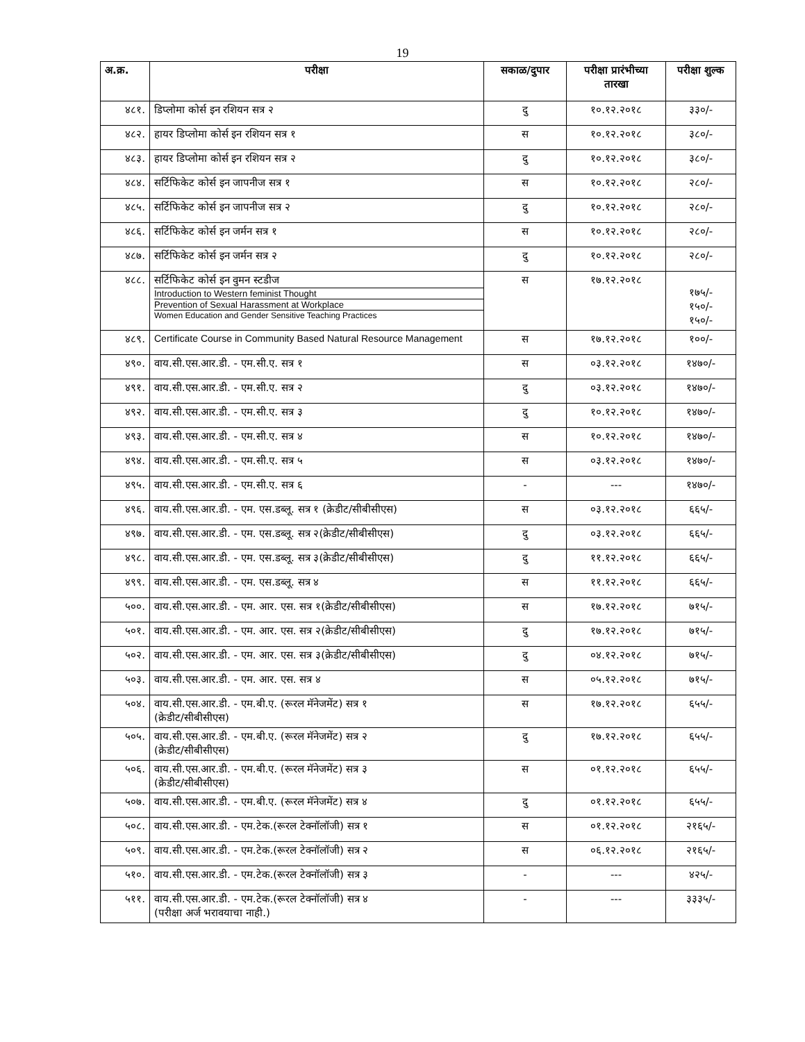19
| अ.क्र. | परीक्षा | सकाळ/दुपार | परीक्षा प्रारंभीच्या तारखा | परीक्षा शुल्क |
| --- | --- | --- | --- | --- |
| ४८१. | डिप्लोमा कोर्स इन रशियन सत्र २ | दु | १०.१२.२०१८ | ३३०/- |
| ४८२. | हायर डिप्लोमा कोर्स इन रशियन सत्र १ | स | १०.१२.२०१८ | ३८०/- |
| ४८३. | हायर डिप्लोमा कोर्स इन रशियन सत्र २ | दु | १०.१२.२०१८ | ३८०/- |
| ४८४. | सर्टिफिकेट कोर्स इन जापनीज सत्र १ | स | १०.१२.२०१८ | २८०/- |
| ४८५. | सर्टिफिकेट कोर्स इन जापनीज सत्र २ | दु | १०.१२.२०१८ | २८०/- |
| ४८६. | सर्टिफिकेट कोर्स इन जर्मन सत्र १ | स | १०.१२.२०१८ | २८०/- |
| ४८७. | सर्टिफिकेट कोर्स इन जर्मन सत्र २ | दु | १०.१२.२०१८ | २८०/- |
| ४८८. | सर्टिफिकेट कोर्स इन वुमन स्टडीज Introduction to Western feminist Thought Prevention of Sexual Harassment at Workplace Women Education and Gender Sensitive Teaching Practices | स | १७.१२.२०१८ | १७५/- १५०/- १५०/- |
| ४८९. | Certificate Course in Community Based Natural Resource Management | स | १७.१२.२०१८ | १००/- |
| ४९०. | वाय.सी.एस.आर.डी. - एम.सी.ए. सत्र १ | स | ०३.१२.२०१८ | १४७०/- |
| ४९१. | वाय.सी.एस.आर.डी. - एम.सी.ए. सत्र २ | दु | ०३.१२.२०१८ | १४७०/- |
| ४९२. | वाय.सी.एस.आर.डी. - एम.सी.ए. सत्र ३ | दु | १०.१२.२०१८ | १४७०/- |
| ४९३. | वाय.सी.एस.आर.डी. - एम.सी.ए. सत्र ४ | स | १०.१२.२०१८ | १४७०/- |
| ४९४. | वाय.सी.एस.आर.डी. - एम.सी.ए. सत्र ५ | स | ०३.१२.२०१८ | १४७०/- |
| ४९५. | वाय.सी.एस.आर.डी. - एम.सी.ए. सत्र ६ | - | --- | १४७०/- |
| ४९६. | वाय.सी.एस.आर.डी. - एम. एस.डब्लू. सत्र १ (क्रेडीट/सीबीसीएस) | स | ०३.१२.२०१८ | ६६५/- |
| ४९७. | वाय.सी.एस.आर.डी. - एम. एस.डब्लू. सत्र २(क्रेडीट/सीबीसीएस) | दु | ०३.१२.२०१८ | ६६५/- |
| ४९८. | वाय.सी.एस.आर.डी. - एम. एस.डब्लू. सत्र ३(क्रेडीट/सीबीसीएस) | दु | ११.१२.२०१८ | ६६५/- |
| ४९९. | वाय.सी.एस.आर.डी. - एम. एस.डब्लू. सत्र ४ | स | ११.१२.२०१८ | ६६५/- |
| ५००. | वाय.सी.एस.आर.डी. - एम. आर. एस. सत्र १(क्रेडीट/सीबीसीएस) | स | १७.१२.२०१८ | ७१५/- |
| ५०१. | वाय.सी.एस.आर.डी. - एम. आर. एस. सत्र २(क्रेडीट/सीबीसीएस) | दु | १७.१२.२०१८ | ७१५/- |
| ५०२. | वाय.सी.एस.आर.डी. - एम. आर. एस. सत्र ३(क्रेडीट/सीबीसीएस) | दु | ०४.१२.२०१८ | ७१५/- |
| ५०३. | वाय.सी.एस.आर.डी. - एम. आर. एस. सत्र ४ | स | ०५.१२.२०१८ | ७१५/- |
| ५०४. | वाय.सी.एस.आर.डी. - एम.बी.ए. (रूरल मॅनेजमेंट) सत्र १ (क्रेडीट/सीबीसीएस) | स | १७.१२.२०१८ | ६५५/- |
| ५०५. | वाय.सी.एस.आर.डी. - एम.बी.ए. (रूरल मॅनेजमेंट) सत्र २ (क्रेडीट/सीबीसीएस) | दु | १७.१२.२०१८ | ६५५/- |
| ५०६. | वाय.सी.एस.आर.डी. - एम.बी.ए. (रूरल मॅनेजमेंट) सत्र ३ (क्रेडीट/सीबीसीएस) | स | ०१.१२.२०१८ | ६५५/- |
| ५०७. | वाय.सी.एस.आर.डी. - एम.बी.ए. (रूरल मॅनेजमेंट) सत्र ४ | दु | ०१.१२.२०१८ | ६५५/- |
| ५०८. | वाय.सी.एस.आर.डी. - एम.टेक.(रूरल टेक्नॉलॉजी) सत्र १ | स | ०१.१२.२०१८ | २१६५/- |
| ५०९. | वाय.सी.एस.आर.डी. - एम.टेक.(रूरल टेक्नॉलॉजी) सत्र २ | स | ०६.१२.२०१८ | २१६५/- |
| ५१०. | वाय.सी.एस.आर.डी. - एम.टेक.(रूरल टेक्नॉलॉजी) सत्र ३ | - | --- | ४२५/- |
| ५११. | वाय.सी.एस.आर.डी. - एम.टेक.(रूरल टेक्नॉलॉजी) सत्र ४ (परीक्षा अर्ज भरावयाचा नाही.) | - | --- | ३३३५/- |